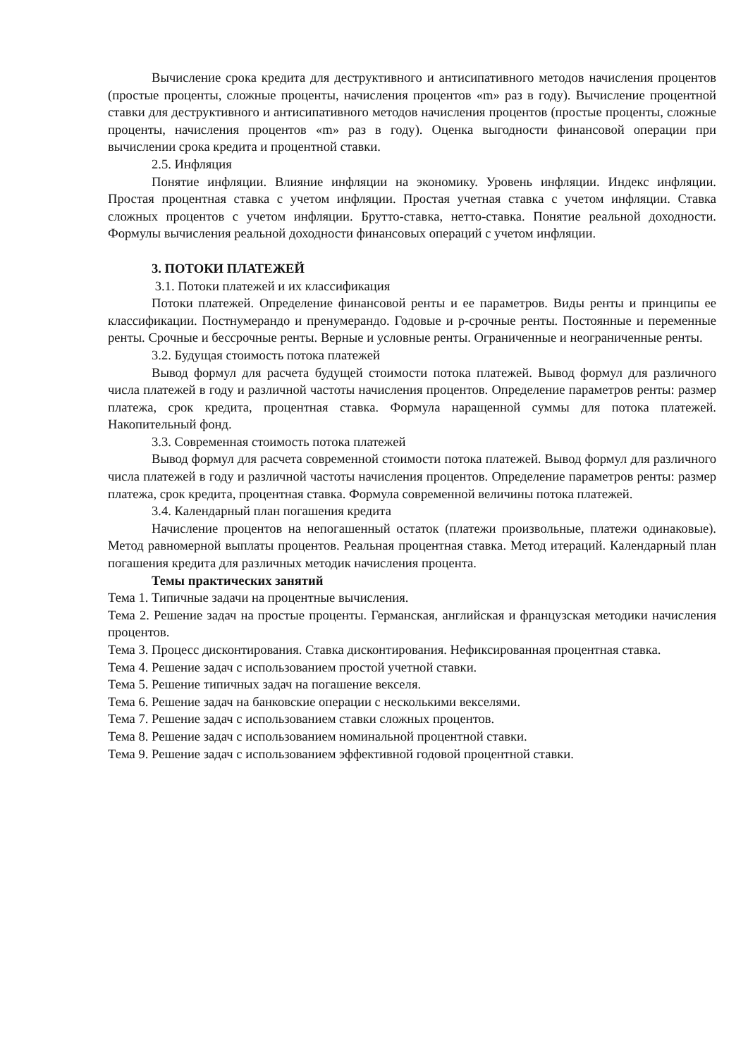Вычисление срока кредита для деструктивного и антисипативного методов начисления процентов (простые проценты, сложные проценты, начисления процентов «m» раз в году). Вычисление процентной ставки для деструктивного и антисипативного методов начисления процентов (простые проценты, сложные проценты, начисления процентов «m» раз в году). Оценка выгодности финансовой операции при вычислении срока кредита и процентной ставки.
2.5. Инфляция
Понятие инфляции. Влияние инфляции на экономику. Уровень инфляции. Индекс инфляции. Простая процентная ставка с учетом инфляции. Простая учетная ставка с учетом инфляции. Ставка сложных процентов с учетом инфляции. Брутто-ставка, нетто-ставка. Понятие реальной доходности. Формулы вычисления реальной доходности финансовых операций с учетом инфляции.
3. ПОТОКИ ПЛАТЕЖЕЙ
3.1. Потоки платежей и их классификация
Потоки платежей. Определение финансовой ренты и ее параметров. Виды ренты и принципы ее классификации. Постнумерандо и пренумерандо. Годовые и р-срочные ренты. Постоянные и переменные ренты. Срочные и бессрочные ренты. Верные и условные ренты. Ограниченные и неограниченные ренты.
3.2. Будущая стоимость потока платежей
Вывод формул для расчета будущей стоимости потока платежей. Вывод формул для различного числа платежей в году и различной частоты начисления процентов. Определение параметров ренты: размер платежа, срок кредита, процентная ставка. Формула наращенной суммы для потока платежей. Накопительный фонд.
3.3. Современная стоимость потока платежей
Вывод формул для расчета современной стоимости потока платежей. Вывод формул для различного числа платежей в году и различной частоты начисления процентов. Определение параметров ренты: размер платежа, срок кредита, процентная ставка. Формула современной величины потока платежей.
3.4. Календарный план погашения кредита
Начисление процентов на непогашенный остаток (платежи произвольные, платежи одинаковые). Метод равномерной выплаты процентов. Реальная процентная ставка. Метод итераций. Календарный план погашения кредита для различных методик начисления процента.
Темы практических занятий
Тема 1. Типичные задачи на процентные вычисления.
Тема 2. Решение задач на простые проценты. Германская, английская и французская методики начисления процентов.
Тема 3. Процесс дисконтирования. Ставка дисконтирования. Нефиксированная процентная ставка.
Тема 4. Решение задач с использованием простой учетной ставки.
Тема 5. Решение типичных задач на погашение векселя.
Тема 6. Решение задач на банковские операции с несколькими векселями.
Тема 7. Решение задач с использованием ставки сложных процентов.
Тема 8. Решение задач с использованием номинальной процентной ставки.
Тема 9. Решение задач с использованием эффективной годовой процентной ставки.